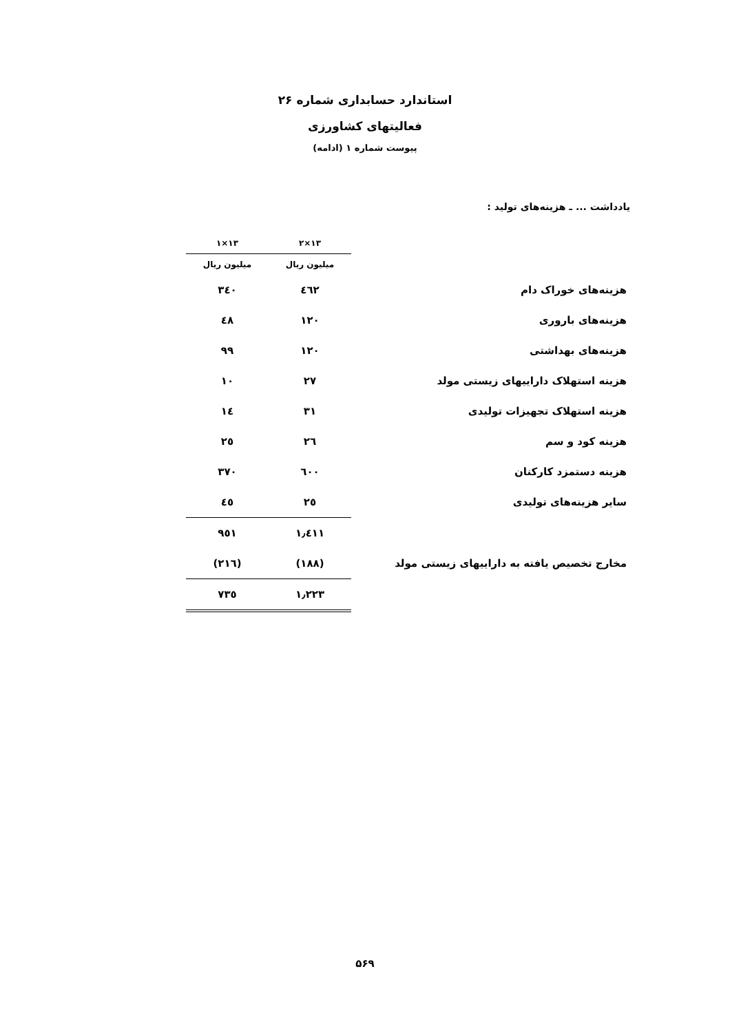استاندارد حسابداری شماره ۲۶
فعالیتهای کشاورزی
پیوست شماره ۱ (ادامه)
یادداشت ... ـ هزینه‌های تولید :
| | ۱۳×۲ | ۱۳×۱ |
| --- | --- | --- |
| | میلیون ریال | میلیون ریال |
| هزینه‌های خوراک دام | ٤٦٢ | ٣٤٠ |
| هزینه‌های باروری | ١٢٠ | ٤٨ |
| هزینه‌های بهداشتی | ١٢٠ | ٩٩ |
| هزینه استهلاک داراییهای زیستی مولد | ٢٧ | ١٠ |
| هزینه استهلاک تجهیزات تولیدی | ٣١ | ١٤ |
| هزینه کود و سم | ٢٦ | ٢٥ |
| هزینه دستمزد کارکنان | ٦٠٠ | ٣٧٠ |
| سایر هزینه‌های تولیدی | ٢٥ | ٤٥ |
| | ١٫٤١١ | ٩٥١ |
| مخارج تخصیص یافته به داراییهای زیستی مولد | (١٨٨) | (٢١٦) |
| | ١٫٢٢٣ | ٧٣٥ |
۵۶۹